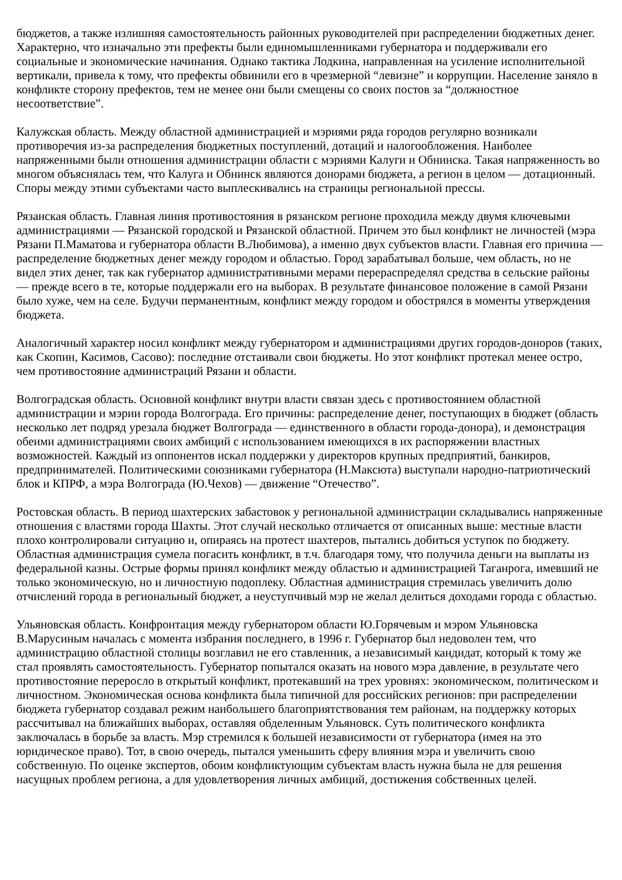бюджетов, а также излишняя самостоятельность районных руководителей при распределении бюджетных денег. Характерно, что изначально эти префекты были единомышленниками губернатора и поддерживали его социальные и экономические начинания. Однако тактика Лодкина, направленная на усиление исполнительной вертикали, привела к тому, что префекты обвинили его в чрезмерной “левизне” и коррупции. Население заняло в конфликте сторону префектов, тем не менее они были смещены со своих постов за “должностное несоответствие”.
Калужская область. Между областной администрацией и мэриями ряда городов регулярно возникали противоречия из-за распределения бюджетных поступлений, дотаций и налогообложения. Наиболее напряженными были отношения администрации области с мэриями Калуги и Обнинска. Такая напряженность во многом объяснялась тем, что Калуга и Обнинск являются донорами бюджета, а регион в целом — дотационный. Споры между этими субъектами часто выплескивались на страницы региональной прессы.
Рязанская область. Главная линия противостояния в рязанском регионе проходила между двумя ключевыми администрациями — Рязанской городской и Рязанской областной. Причем это был конфликт не личностей (мэра Рязани П.Маматова и губернатора области В.Любимова), а именно двух субъектов власти. Главная его причина — распределение бюджетных денег между городом и областью. Город зарабатывал больше, чем область, но не видел этих денег, так как губернатор административными мерами перераспределял средства в сельские районы — прежде всего в те, которые поддержали его на выборах. В результате финансовое положение в самой Рязани было хуже, чем на селе. Будучи перманентным, конфликт между городом и обострялся в моменты утверждения бюджета.
Аналогичный характер носил конфликт между губернатором и администрациями других городов-доноров (таких, как Скопин, Касимов, Сасово): последние отстаивали свои бюджеты. Но этот конфликт протекал менее остро, чем противостояние администраций Рязани и области.
Волгоградская область. Основной конфликт внутри власти связан здесь с противостоянием областной администрации и мэрии города Волгограда. Его причины: распределение денег, поступающих в бюджет (область несколько лет подряд урезала бюджет Волгограда — единственного в области города-донора), и демонстрация обеими администрациями своих амбиций с использованием имеющихся в их распоряжении властных возможностей. Каждый из оппонентов искал поддержки у директоров крупных предприятий, банкиров, предпринимателей. Политическими союзниками губернатора (Н.Максюта) выступали народно-патриотический блок и КПРФ, а мэра Волгограда (Ю.Чехов) — движение “Отечество”.
Ростовская область. В период шахтерских забастовок у региональной администрации складывались напряженные отношения с властями города Шахты. Этот случай несколько отличается от описанных выше: местные власти плохо контролировали ситуацию и, опираясь на протест шахтеров, пытались добиться уступок по бюджету. Областная администрация сумела погасить конфликт, в т.ч. благодаря тому, что получила деньги на выплаты из федеральной казны. Острые формы принял конфликт между областью и администрацией Таганрога, имевший не только экономическую, но и личностную подоплеку. Областная администрация стремилась увеличить долю отчислений города в региональный бюджет, а неуступчивый мэр не желал делиться доходами города с областью.
Ульяновская область. Конфронтация между губернатором области Ю.Горячевым и мэром Ульяновска В.Марусиным началась с момента избрания последнего, в 1996 г. Губернатор был недоволен тем, что администрацию областной столицы возглавил не его ставленник, а независимый кандидат, который к тому же стал проявлять самостоятельность. Губернатор попытался оказать на нового мэра давление, в результате чего противостояние переросло в открытый конфликт, протекавший на трех уровнях: экономическом, политическом и личностном. Экономическая основа конфликта была типичной для российских регионов: при распределении бюджета губернатор создавал режим наибольшего благоприятствования тем районам, на поддержку которых рассчитывал на ближайших выборах, оставляя обделенным Ульяновск. Суть политического конфликта заключалась в борьбе за власть. Мэр стремился к большей независимости от губернатора (имея на это юридическое право). Тот, в свою очередь, пытался уменьшить сферу влияния мэра и увеличить свою собственную. По оценке экспертов, обоим конфликтующим субъектам власть нужна была не для решения насущных проблем региона, а для удовлетворения личных амбиций, достижения собственных целей.